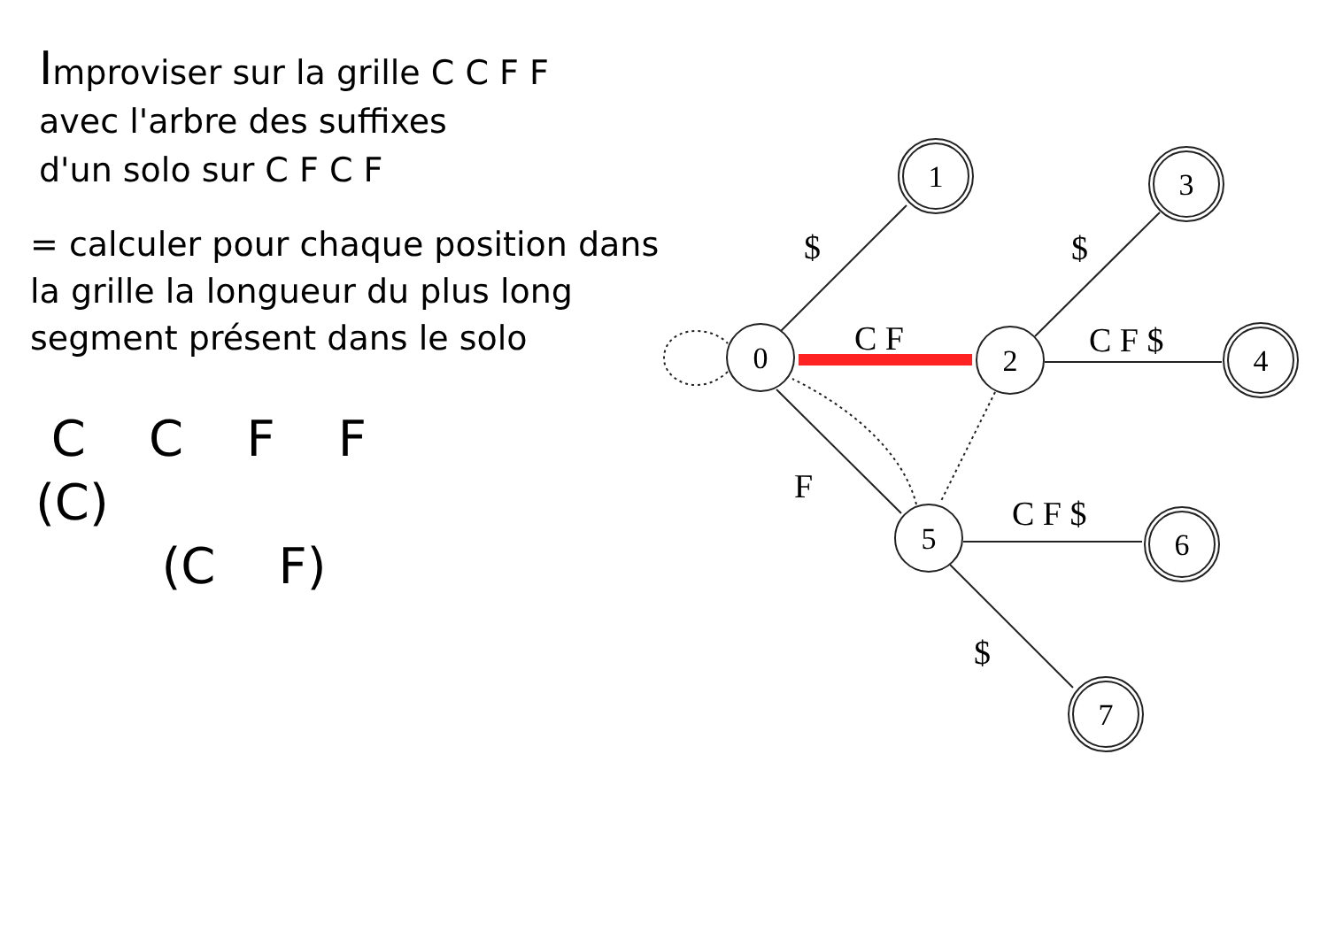Improviser sur la grille C C F F
avec l'arbre des suffixes
d'un solo sur C F C F
= calculer pour chaque position dans
la grille la longueur du plus long
segment présent dans le solo
C C F F (C) (C F)
0
2
5
1
3
4
6
7
$
$
C F
C F $
F
C F $
$